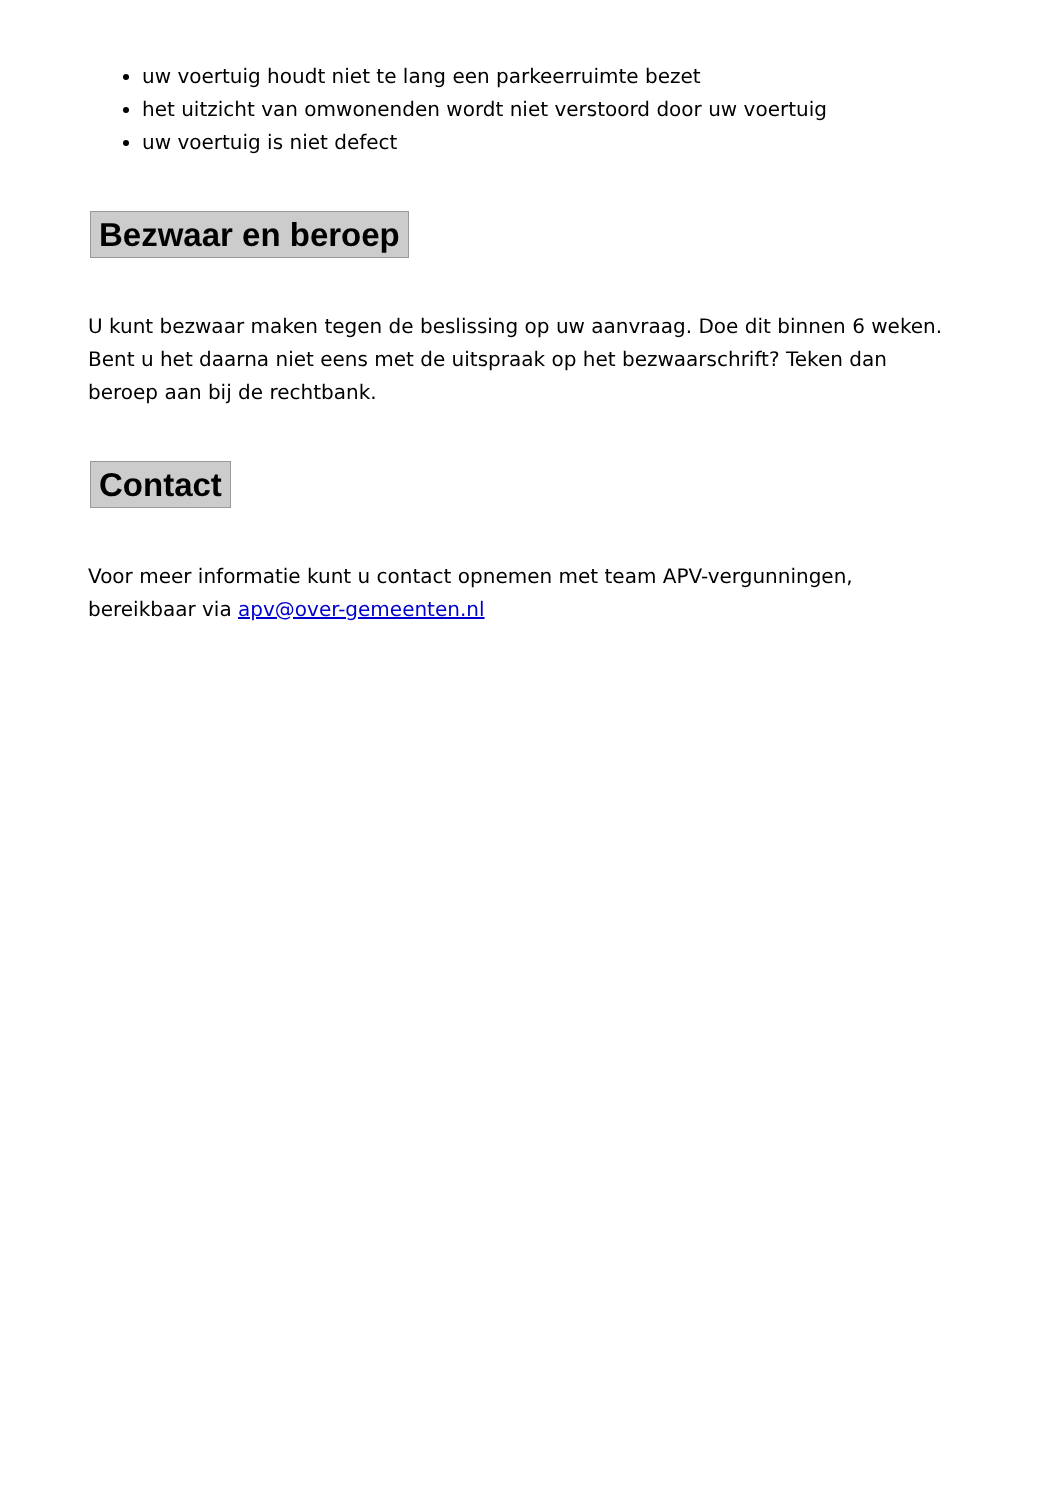uw voertuig houdt niet te lang een parkeerruimte bezet
het uitzicht van omwonenden wordt niet verstoord door uw voertuig
uw voertuig is niet defect
Bezwaar en beroep
U kunt bezwaar maken tegen de beslissing op uw aanvraag. Doe dit binnen 6 weken. Bent u het daarna niet eens met de uitspraak op het bezwaarschrift? Teken dan beroep aan bij de rechtbank.
Contact
Voor meer informatie kunt u contact opnemen met team APV-vergunningen, bereikbaar via apv@over-gemeenten.nl